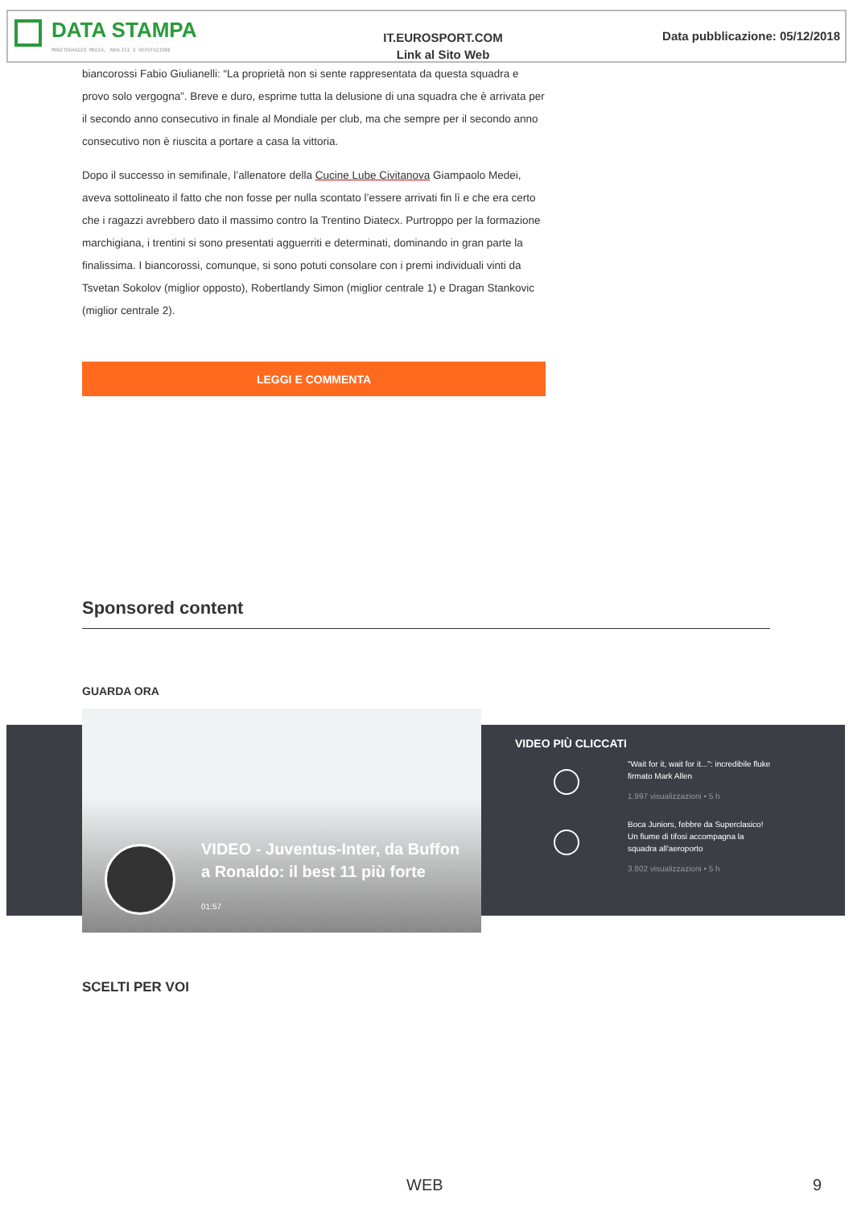DATA STAMPA
MONITORAGGIO MEDIA, ANALISI E REPUTAZIONE
IT.EUROSPORT.COM
Link al Sito Web
Data pubblicazione: 05/12/2018
biancorossi Fabio Giulianelli: “La proprietà non si sente rappresentata da questa squadra e provo solo vergogna”. Breve e duro, esprime tutta la delusione di una squadra che è arrivata per il secondo anno consecutivo in finale al Mondiale per club, ma che sempre per il secondo anno consecutivo non è riuscita a portare a casa la vittoria.
Dopo il successo in semifinale, l’allenatore della Cucine Lube Civitanova Giampaolo Medei, aveva sottolineato il fatto che non fosse per nulla scontato l’essere arrivati fin lì e che era certo che i ragazzi avrebbero dato il massimo contro la Trentino Diatecx. Purtroppo per la formazione marchigiana, i trentini si sono presentati agguerriti e determinati, dominando in gran parte la finalissima. I biancorossi, comunque, si sono potuti consolare con i premi individuali vinti da Tsvetan Sokolov (miglior opposto), Robertlandy Simon (miglior centrale 1) e Dragan Stankovic (miglior centrale 2).
LEGGI E COMMENTA
Sponsored content
GUARDA ORA
VIDEO - Juventus-Inter, da Buffon a Ronaldo: il best 11 più forte
01:57
VIDEO PIÙ CLICCATI
"Wait for it, wait for it...": incredibile fluke firmato Mark Allen
1.997 visualizzazioni • 5 h
Boca Juniors, febbre da Superclasico! Un fiume di tifosi accompagna la squadra all'aeroporto
3.802 visualizzazioni • 5 h
SCELTI PER VOI
WEB 9